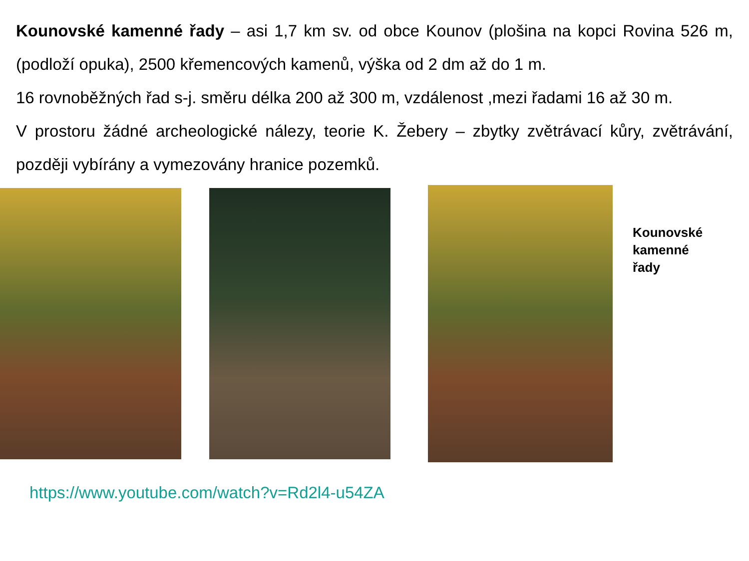Kounovské kamenné řady – asi 1,7 km sv. od obce Kounov (plošina na kopci Rovina 526 m, (podloží opuka), 2500 křemencových kamenů, výška od 2 dm až do 1 m.
16 rovnoběžných řad s-j. směru délka 200 až 300 m, vzdálenost ,mezi řadami 16 až 30 m.
V prostoru žádné archeologické nálezy, teorie K. Žebery – zbytky zvětrávací kůry, zvětrávání, později vybírány a vymezovány hranice pozemků.
Kounovské
kamenné
řady
https://www.youtube.com/watch?v=Rd2l4-u54ZA